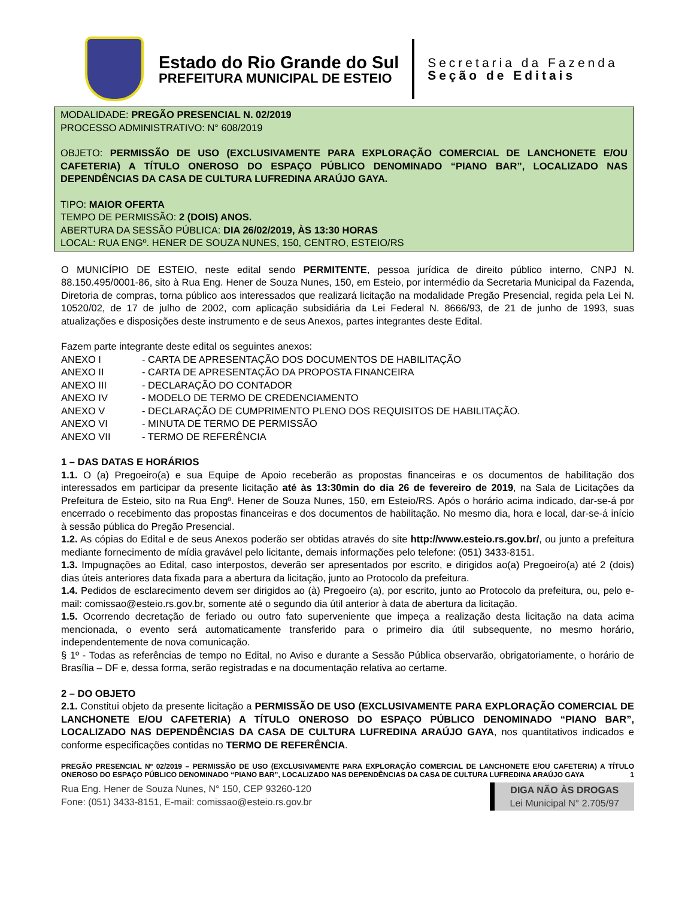Estado do Rio Grande do Sul
PREFEITURA MUNICIPAL DE ESTEIO
Secretaria da Fazenda
Seção de Editais
MODALIDADE: PREGÃO PRESENCIAL N. 02/2019
PROCESSO ADMINISTRATIVO: N° 608/2019
OBJETO: PERMISSÃO DE USO (EXCLUSIVAMENTE PARA EXPLORAÇÃO COMERCIAL DE LANCHONETE E/OU CAFETERIA) A TÍTULO ONEROSO DO ESPAÇO PÚBLICO DENOMINADO “PIANO BAR”, LOCALIZADO NAS DEPENDÊNCIAS DA CASA DE CULTURA LUFREDINA ARAÚJO GAYA.
TIPO: MAIOR OFERTA
TEMPO DE PERMISSÃO: 2 (DOIS) ANOS.
ABERTURA DA SESSÃO PÚBLICA: DIA 26/02/2019, ÀS 13:30 HORAS
LOCAL: RUA ENGº. HENER DE SOUZA NUNES, 150, CENTRO, ESTEIO/RS
O MUNICÍPIO DE ESTEIO, neste edital sendo PERMITENTE, pessoa jurídica de direito público interno, CNPJ N. 88.150.495/0001-86, sito à Rua Eng. Hener de Souza Nunes, 150, em Esteio, por intermédio da Secretaria Municipal da Fazenda, Diretoria de compras, torna público aos interessados que realizará licitação na modalidade Pregão Presencial, regida pela Lei N. 10520/02, de 17 de julho de 2002, com aplicação subsidiária da Lei Federal N. 8666/93, de 21 de junho de 1993, suas atualizações e disposições deste instrumento e de seus Anexos, partes integrantes deste Edital.
Fazem parte integrante deste edital os seguintes anexos:
ANEXO I - CARTA DE APRESENTAÇÃO DOS DOCUMENTOS DE HABILITAÇÃO
ANEXO II - CARTA DE APRESENTAÇÃO DA PROPOSTA FINANCEIRA
ANEXO III - DECLARAÇÃO DO CONTADOR
ANEXO IV - MODELO DE TERMO DE CREDENCIAMENTO
ANEXO V - DECLARAÇÃO DE CUMPRIMENTO PLENO DOS REQUISITOS DE HABILITAÇÃO.
ANEXO VI - MINUTA DE TERMO DE PERMISSÃO
ANEXO VII - TERMO DE REFERÊNCIA
1 – DAS DATAS E HORÁRIOS
1.1. O (a) Pregoeiro(a) e sua Equipe de Apoio receberão as propostas financeiras e os documentos de habilitação dos interessados em participar da presente licitação até às 13:30min do dia 26 de fevereiro de 2019, na Sala de Licitações da Prefeitura de Esteio, sito na Rua Engº. Hener de Souza Nunes, 150, em Esteio/RS. Após o horário acima indicado, dar-se-á por encerrado o recebimento das propostas financeiras e dos documentos de habilitação. No mesmo dia, hora e local, dar-se-á início à sessão pública do Pregão Presencial.
1.2. As cópias do Edital e de seus Anexos poderão ser obtidas através do site http://www.esteio.rs.gov.br/, ou junto a prefeitura mediante fornecimento de mídia gravável pelo licitante, demais informações pelo telefone: (051) 3433-8151.
1.3. Impugnações ao Edital, caso interpostos, deverão ser apresentados por escrito, e dirigidos ao(a) Pregoeiro(a) até 2 (dois) dias úteis anteriores data fixada para a abertura da licitação, junto ao Protocolo da prefeitura.
1.4. Pedidos de esclarecimento devem ser dirigidos ao (à) Pregoeiro (a), por escrito, junto ao Protocolo da prefeitura, ou, pelo e-mail: comissao@esteio.rs.gov.br, somente até o segundo dia útil anterior à data de abertura da licitação.
1.5. Ocorrendo decretação de feriado ou outro fato superveniente que impeça a realização desta licitação na data acima mencionada, o evento será automaticamente transferido para o primeiro dia útil subsequente, no mesmo horário, independentemente de nova comunicação.
§ 1º - Todas as referências de tempo no Edital, no Aviso e durante a Sessão Pública observarão, obrigatoriamente, o horário de Brasília – DF e, dessa forma, serão registradas e na documentação relativa ao certame.
2 – DO OBJETO
2.1. Constitui objeto da presente licitação a PERMISSÃO DE USO (EXCLUSIVAMENTE PARA EXPLORAÇÃO COMERCIAL DE LANCHONETE E/OU CAFETERIA) A TÍTULO ONEROSO DO ESPAÇO PÚBLICO DENOMINADO “PIANO BAR”, LOCALIZADO NAS DEPENDÊNCIAS DA CASA DE CULTURA LUFREDINA ARAÚJO GAYA, nos quantitativos indicados e conforme especificações contidas no TERMO DE REFERÊNCIA.
PREGÃO PRESENCIAL Nº 02/2019 – PERMISSÃO DE USO (EXCLUSIVAMENTE PARA EXPLORAÇÃO COMERCIAL DE LANCHONETE E/OU CAFETERIA) A TÍTULO ONEROSO DO ESPAÇO PÚBLICO DENOMINADO “PIANO BAR”, LOCALIZADO NAS DEPENDÊNCIAS DA CASA DE CULTURA LUFREDINA ARAÚJO GAYA 1
Rua Eng. Hener de Souza Nunes, N° 150, CEP 93260-120
Fone: (051) 3433-8151, E-mail: comissao@esteio.rs.gov.br
DIGA NÃO ÀS DROGAS
Lei Municipal N° 2.705/97